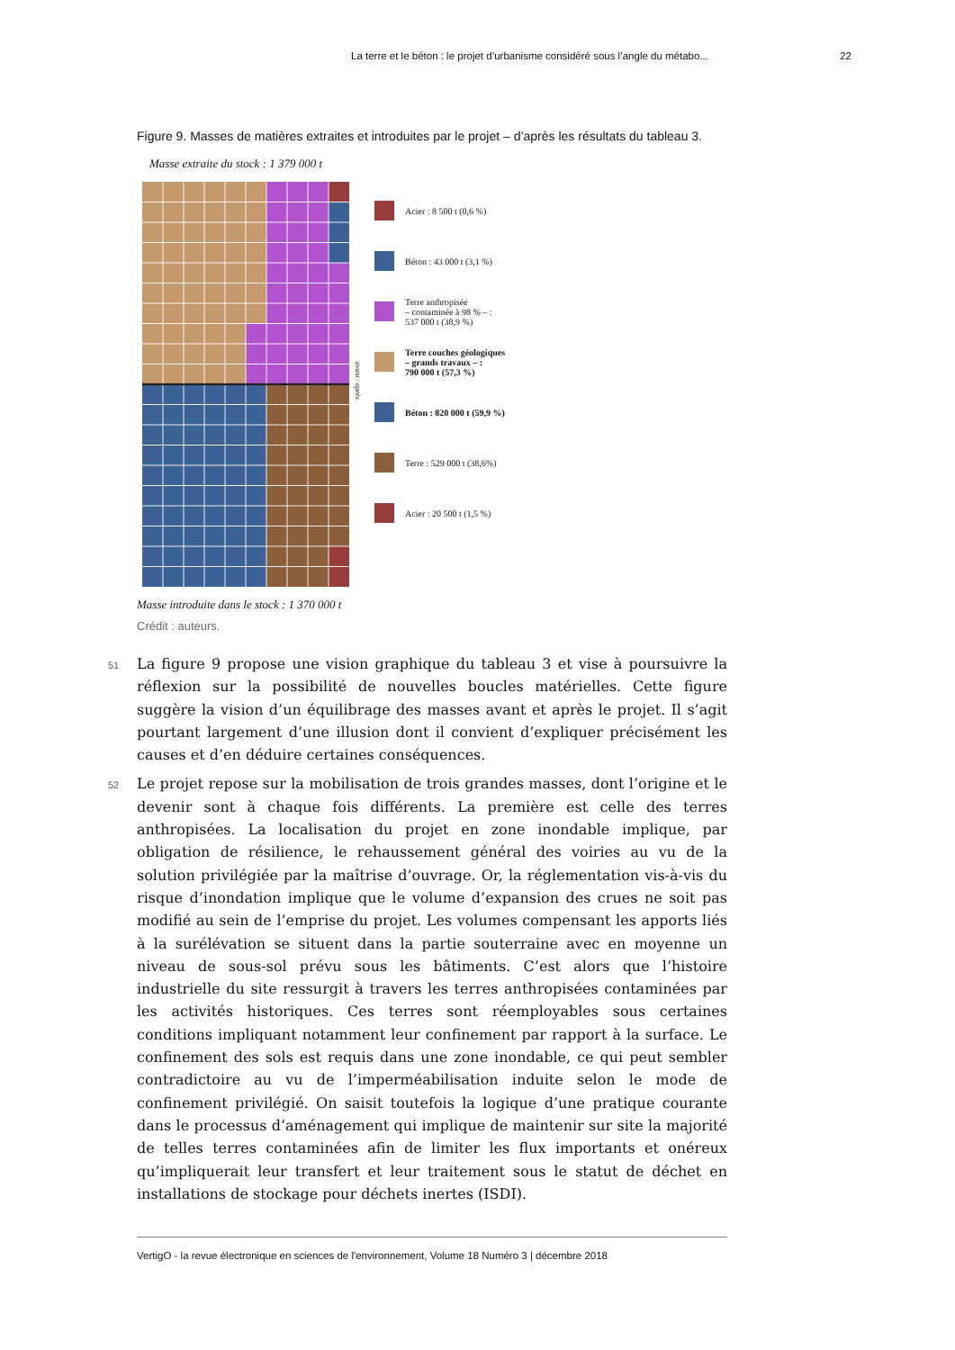La terre et le béton : le projet d’urbanisme considéré sous l’angle du métabo... 22
Figure 9. Masses de matières extraites et introduites par le projet – d’après les résultats du tableau 3.
Masse extraite du stock : 1 379 000 t
avant / après
Acier : 8 500 t (0,6 %)
Béton : 43 000 t (3,1 %)
Terre anthropisée
– contaminée à 98 % – :
537 000 t (38,9 %)
Terre couches géologiques
– grands travaux – :
790 000 t (57,3 %)
Béton : 820 000 t (59,9 %)
Terre : 529 000 t (38,6%)
Acier : 20 500 t (1,5 %)
Masse introduite dans le stock : 1 370 000 t
Crédit : auteurs.
51
La figure 9 propose une vision graphique du tableau 3 et vise à poursuivre la réflexion sur la possibilité de nouvelles boucles matérielles. Cette figure suggère la vision d’un équilibrage des masses avant et après le projet. Il s’agit pourtant largement d’une illusion dont il convient d’expliquer précisément les causes et d’en déduire certaines conséquences.
52
Le projet repose sur la mobilisation de trois grandes masses, dont l’origine et le devenir sont à chaque fois différents. La première est celle des terres anthropisées. La localisation du projet en zone inondable implique, par obligation de résilience, le rehaussement général des voiries au vu de la solution privilégiée par la maîtrise d’ouvrage. Or, la réglementation vis-à-vis du risque d’inondation implique que le volume d’expansion des crues ne soit pas modifié au sein de l’emprise du projet. Les volumes compensant les apports liés à la surélévation se situent dans la partie souterraine avec en moyenne un niveau de sous-sol prévu sous les bâtiments. C’est alors que l’histoire industrielle du site ressurgit à travers les terres anthropisées contaminées par les activités historiques. Ces terres sont réemployables sous certaines conditions impliquant notamment leur confinement par rapport à la surface. Le confinement des sols est requis dans une zone inondable, ce qui peut sembler contradictoire au vu de l’imperméabilisation induite selon le mode de confinement privilégié. On saisit toutefois la logique d’une pratique courante dans le processus d’aménagement qui implique de maintenir sur site la majorité de telles terres contaminées afin de limiter les flux importants et onéreux qu’impliquerait leur transfert et leur traitement sous le statut de déchet en installations de stockage pour déchets inertes (ISDI).
VertigO - la revue électronique en sciences de l'environnement, Volume 18 Numéro 3 | décembre 2018